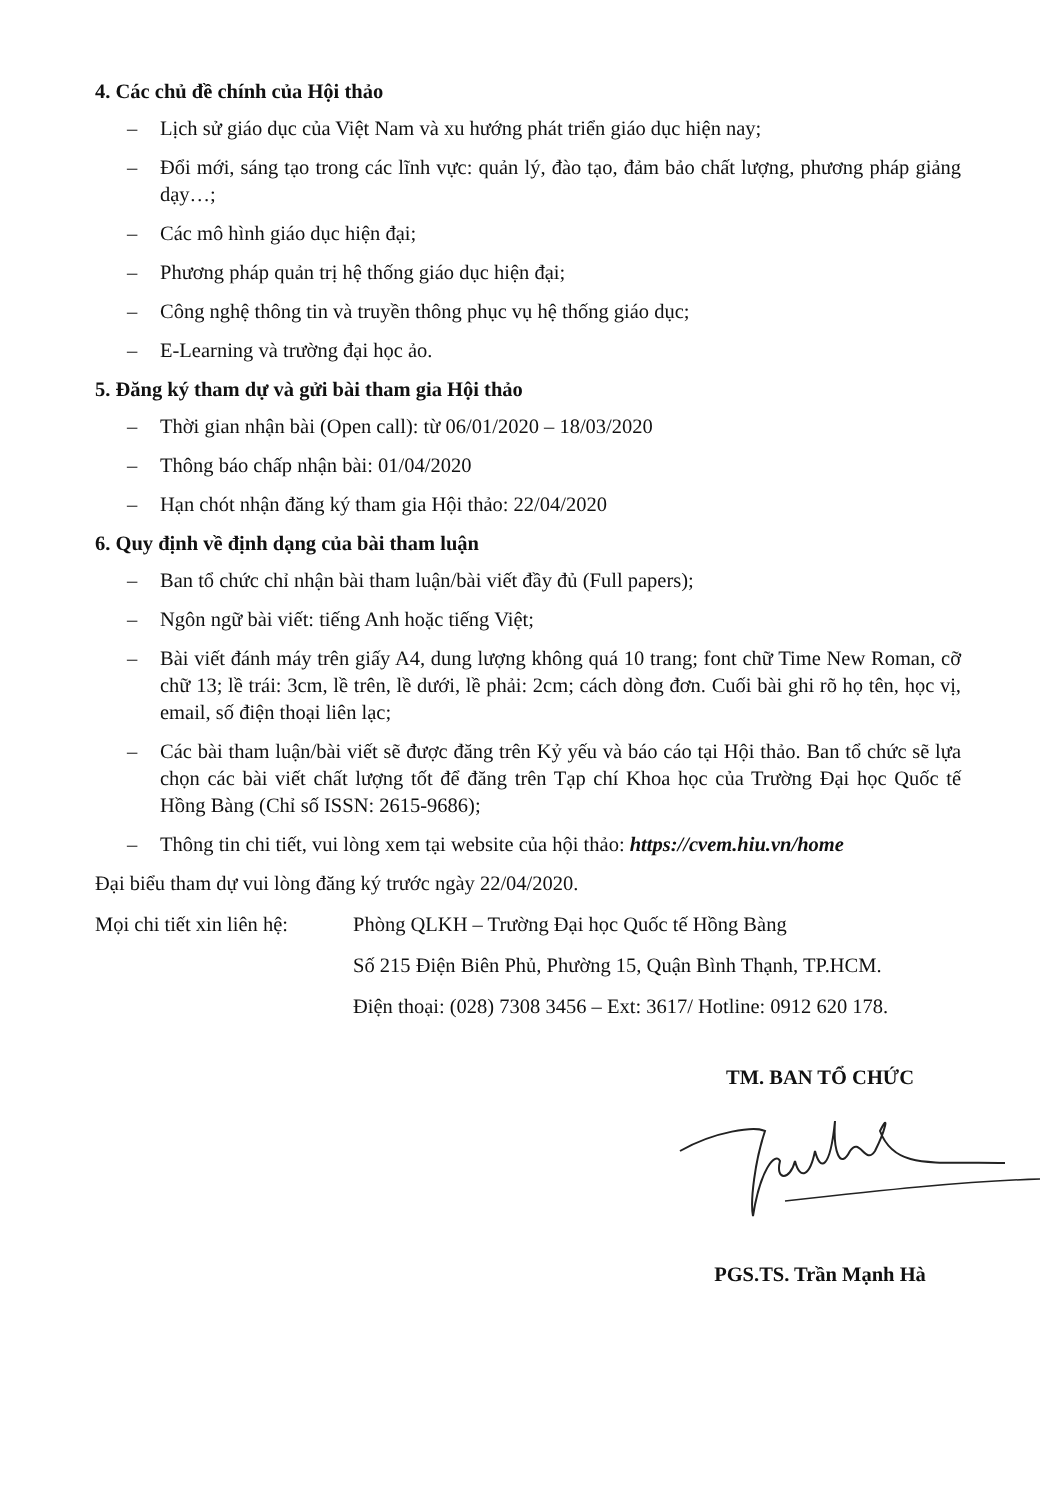4. Các chủ đề chính của Hội thảo
– Lịch sử giáo dục của Việt Nam và xu hướng phát triển giáo dục hiện nay;
– Đổi mới, sáng tạo trong các lĩnh vực: quản lý, đào tạo, đảm bảo chất lượng, phương pháp giảng dạy…;
– Các mô hình giáo dục hiện đại;
– Phương pháp quản trị hệ thống giáo dục hiện đại;
– Công nghệ thông tin và truyền thông phục vụ hệ thống giáo dục;
– E-Learning và trường đại học ảo.
5. Đăng ký tham dự và gửi bài tham gia Hội thảo
– Thời gian nhận bài (Open call): từ 06/01/2020 – 18/03/2020
– Thông báo chấp nhận bài: 01/04/2020
– Hạn chót nhận đăng ký tham gia Hội thảo: 22/04/2020
6. Quy định về định dạng của bài tham luận
– Ban tổ chức chỉ nhận bài tham luận/bài viết đầy đủ (Full papers);
– Ngôn ngữ bài viết: tiếng Anh hoặc tiếng Việt;
– Bài viết đánh máy trên giấy A4, dung lượng không quá 10 trang; font chữ Time New Roman, cỡ chữ 13; lề trái: 3cm, lề trên, lề dưới, lề phải: 2cm; cách dòng đơn. Cuối bài ghi rõ họ tên, học vị, email, số điện thoại liên lạc;
– Các bài tham luận/bài viết sẽ được đăng trên Kỷ yếu và báo cáo tại Hội thảo. Ban tổ chức sẽ lựa chọn các bài viết chất lượng tốt để đăng trên Tạp chí Khoa học của Trường Đại học Quốc tế Hồng Bàng (Chỉ số ISSN: 2615-9686);
– Thông tin chi tiết, vui lòng xem tại website của hội thảo: https://cvem.hiu.vn/home
Đại biểu tham dự vui lòng đăng ký trước ngày 22/04/2020.
Mọi chi tiết xin liên hệ:
Phòng QLKH – Trường Đại học Quốc tế Hồng Bàng
Số 215 Điện Biên Phủ, Phường 15, Quận Bình Thạnh, TP.HCM.
Điện thoại: (028) 7308 3456 – Ext: 3617/ Hotline: 0912 620 178.
TM. BAN TỔ CHỨC
PGS.TS. Trần Mạnh Hà